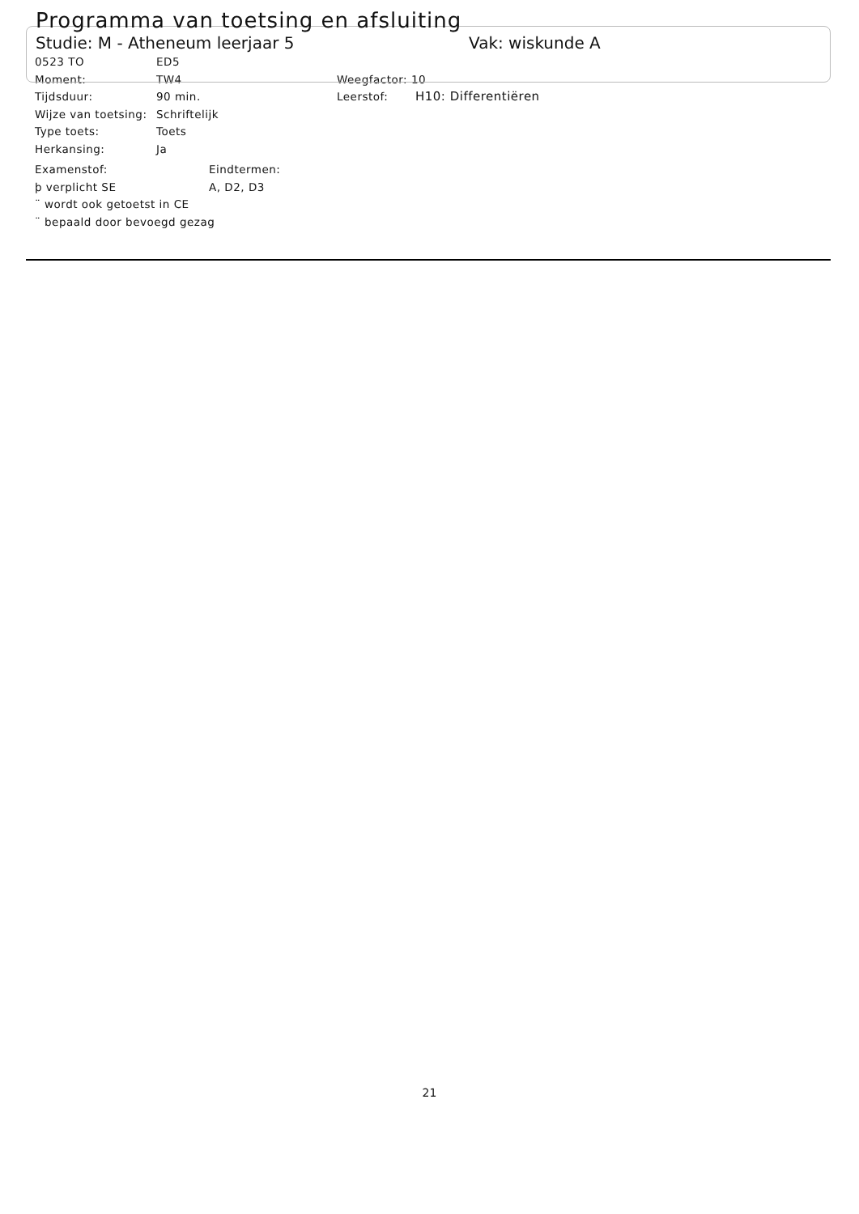Programma van toetsing en afsluiting
Studie: M - Atheneum leerjaar 5 Vak: wiskunde A
0523 TO ED5
Moment: TW4 Weegfactor: 10
Tijdsduur: 90 min. Leerstof: H10: Differentiëren
Wijze van toetsing: Schriftelijk
Type toets: Toets
Herkansing: Ja
Examenstof: Eindtermen:
þ verplicht SE A, D2, D3
¨ wordt ook getoetst in CE
¨ bepaald door bevoegd gezag
21